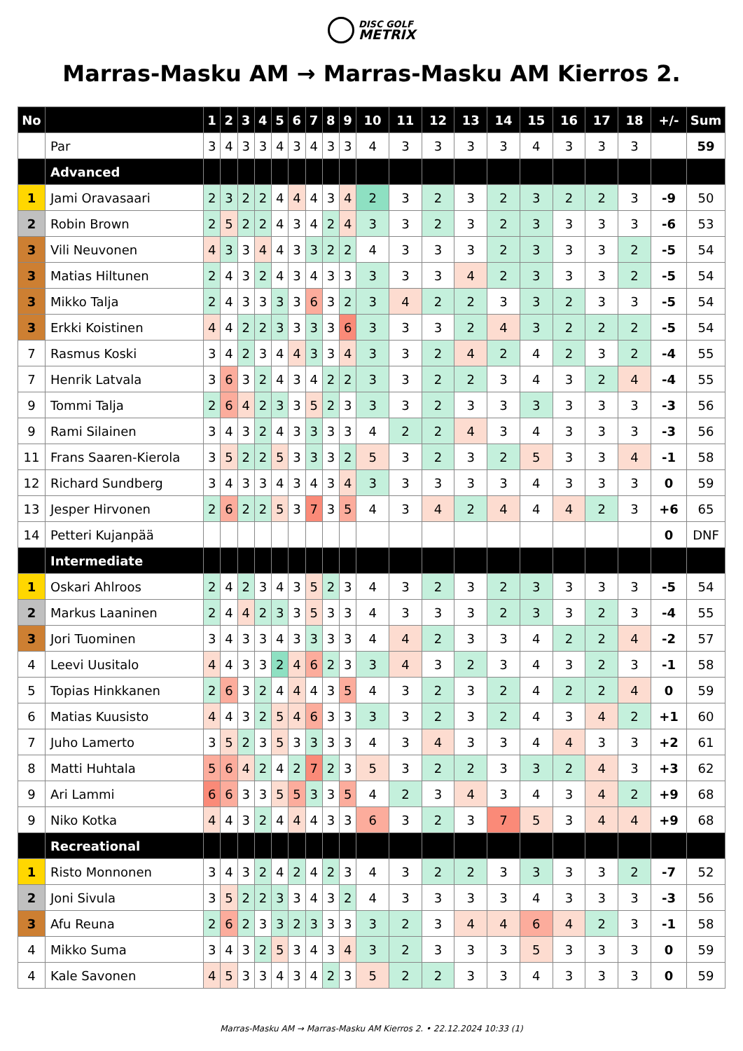DISC GOLF
METRIX
Marras-Masku AM → Marras-Masku AM Kierros 2.
| No | | 1 | 2 | 3 | 4 | 5 | 6 | 7 | 8 | 9 | 10 | 11 | 12 | 13 | 14 | 15 | 16 | 17 | 18 | +/- | Sum |
| --- | --- | --- | --- | --- | --- | --- | --- | --- | --- | --- | --- | --- | --- | --- | --- | --- | --- | --- | --- | --- | --- |
| | Par | 3 | 4 | 3 | 3 | 4 | 3 | 4 | 3 | 3 | 4 | 3 | 3 | 3 | 3 | 4 | 3 | 3 | 3 | | 59 |
| | Advanced | | | | | | | | | | | | | | | | | | | | |
| 1 | Jami Oravasaari | 2 | 3 | 2 | 2 | 4 | 4 | 4 | 3 | 4 | 2 | 3 | 2 | 3 | 2 | 3 | 2 | 2 | 3 | -9 | 50 |
| 2 | Robin Brown | 2 | 5 | 2 | 2 | 4 | 3 | 4 | 2 | 4 | 3 | 3 | 2 | 3 | 2 | 3 | 3 | 3 | 3 | -6 | 53 |
| 3 | Vili Neuvonen | 4 | 3 | 3 | 4 | 4 | 3 | 3 | 2 | 2 | 4 | 3 | 3 | 3 | 2 | 3 | 3 | 3 | 2 | -5 | 54 |
| 3 | Matias Hiltunen | 2 | 4 | 3 | 2 | 4 | 3 | 4 | 3 | 3 | 3 | 3 | 3 | 4 | 2 | 3 | 3 | 3 | 2 | -5 | 54 |
| 3 | Mikko Talja | 2 | 4 | 3 | 3 | 3 | 3 | 6 | 3 | 2 | 3 | 4 | 2 | 2 | 3 | 3 | 2 | 3 | 3 | -5 | 54 |
| 3 | Erkki Koistinen | 4 | 4 | 2 | 2 | 3 | 3 | 3 | 3 | 6 | 3 | 3 | 3 | 2 | 4 | 3 | 2 | 2 | 2 | -5 | 54 |
| 7 | Rasmus Koski | 3 | 4 | 2 | 3 | 4 | 4 | 3 | 3 | 4 | 3 | 3 | 2 | 4 | 2 | 4 | 2 | 3 | 2 | -4 | 55 |
| 7 | Henrik Latvala | 3 | 6 | 3 | 2 | 4 | 3 | 4 | 2 | 2 | 3 | 3 | 2 | 2 | 3 | 4 | 3 | 2 | 4 | -4 | 55 |
| 9 | Tommi Talja | 2 | 6 | 4 | 2 | 3 | 3 | 5 | 2 | 3 | 3 | 3 | 2 | 3 | 3 | 3 | 3 | 3 | 3 | -3 | 56 |
| 9 | Rami Silainen | 3 | 4 | 3 | 2 | 4 | 3 | 3 | 3 | 3 | 4 | 2 | 2 | 4 | 3 | 4 | 3 | 3 | 3 | -3 | 56 |
| 11 | Frans Saaren-Kierola | 3 | 5 | 2 | 2 | 5 | 3 | 3 | 3 | 2 | 5 | 3 | 2 | 3 | 2 | 5 | 3 | 3 | 4 | -1 | 58 |
| 12 | Richard Sundberg | 3 | 4 | 3 | 3 | 4 | 3 | 4 | 3 | 4 | 3 | 3 | 3 | 3 | 3 | 4 | 3 | 3 | 3 | 0 | 59 |
| 13 | Jesper Hirvonen | 2 | 6 | 2 | 2 | 5 | 3 | 7 | 3 | 5 | 4 | 3 | 4 | 2 | 4 | 4 | 4 | 2 | 3 | +6 | 65 |
| 14 | Petteri Kujanpää | | | | | | | | | | | | | | | | | | | 0 | DNF |
| | Intermediate | | | | | | | | | | | | | | | | | | | | |
| 1 | Oskari Ahlroos | 2 | 4 | 2 | 3 | 4 | 3 | 5 | 2 | 3 | 4 | 3 | 2 | 3 | 2 | 3 | 3 | 3 | 3 | -5 | 54 |
| 2 | Markus Laaninen | 2 | 4 | 4 | 2 | 3 | 3 | 5 | 3 | 3 | 4 | 3 | 3 | 3 | 2 | 3 | 3 | 2 | 3 | -4 | 55 |
| 3 | Jori Tuominen | 3 | 4 | 3 | 3 | 4 | 3 | 3 | 3 | 3 | 4 | 4 | 2 | 3 | 3 | 4 | 2 | 2 | 4 | -2 | 57 |
| 4 | Leevi Uusitalo | 4 | 4 | 3 | 3 | 2 | 4 | 6 | 2 | 3 | 3 | 4 | 3 | 2 | 3 | 4 | 3 | 2 | 3 | -1 | 58 |
| 5 | Topias Hinkkanen | 2 | 6 | 3 | 2 | 4 | 4 | 4 | 3 | 5 | 4 | 3 | 2 | 3 | 2 | 4 | 2 | 2 | 4 | 0 | 59 |
| 6 | Matias Kuusisto | 4 | 4 | 3 | 2 | 5 | 4 | 6 | 3 | 3 | 3 | 3 | 2 | 3 | 2 | 4 | 3 | 4 | 2 | +1 | 60 |
| 7 | Juho Lamerto | 3 | 5 | 2 | 3 | 5 | 3 | 3 | 3 | 3 | 4 | 3 | 4 | 3 | 3 | 4 | 4 | 3 | 3 | +2 | 61 |
| 8 | Matti Huhtala | 5 | 6 | 4 | 2 | 4 | 2 | 7 | 2 | 3 | 5 | 3 | 2 | 2 | 3 | 3 | 2 | 4 | 3 | +3 | 62 |
| 9 | Ari Lammi | 6 | 6 | 3 | 3 | 5 | 5 | 3 | 3 | 5 | 4 | 2 | 3 | 4 | 3 | 4 | 3 | 4 | 2 | +9 | 68 |
| 9 | Niko Kotka | 4 | 4 | 3 | 2 | 4 | 4 | 4 | 3 | 3 | 6 | 3 | 2 | 3 | 7 | 5 | 3 | 4 | 4 | +9 | 68 |
| | Recreational | | | | | | | | | | | | | | | | | | | | |
| 1 | Risto Monnonen | 3 | 4 | 3 | 2 | 4 | 2 | 4 | 2 | 3 | 4 | 3 | 2 | 2 | 3 | 3 | 3 | 3 | 2 | -7 | 52 |
| 2 | Joni Sivula | 3 | 5 | 2 | 2 | 3 | 3 | 4 | 3 | 2 | 4 | 3 | 3 | 3 | 3 | 4 | 3 | 3 | 3 | -3 | 56 |
| 3 | Afu Reuna | 2 | 6 | 2 | 3 | 3 | 2 | 3 | 3 | 3 | 3 | 2 | 3 | 4 | 4 | 6 | 4 | 2 | 3 | -1 | 58 |
| 4 | Mikko Suma | 3 | 4 | 3 | 2 | 5 | 3 | 4 | 3 | 4 | 3 | 2 | 3 | 3 | 3 | 5 | 3 | 3 | 3 | 0 | 59 |
| 4 | Kale Savonen | 4 | 5 | 3 | 3 | 4 | 3 | 4 | 2 | 3 | 5 | 2 | 2 | 3 | 3 | 4 | 3 | 3 | 3 | 0 | 59 |
Marras-Masku AM → Marras-Masku AM Kierros 2. • 22.12.2024 10:33 (1)